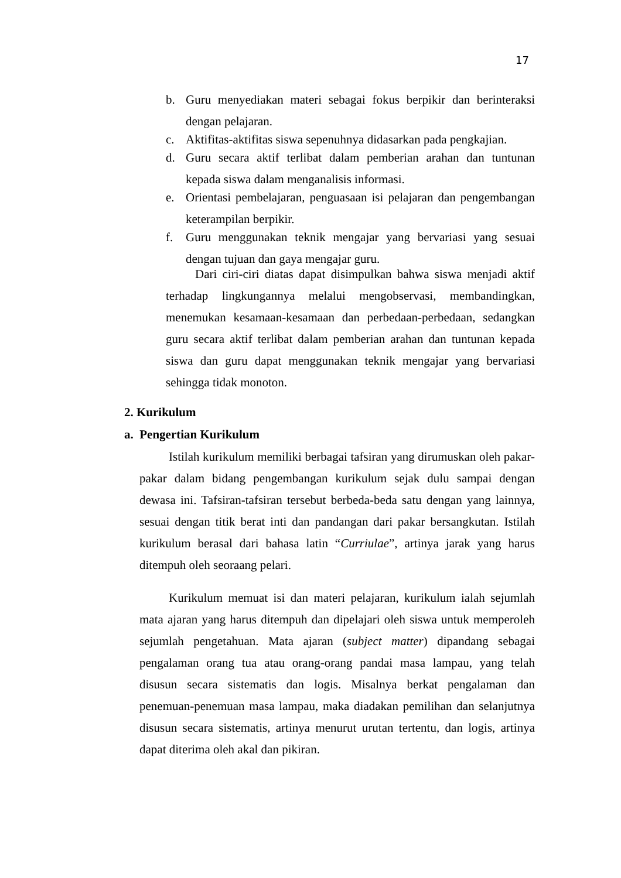17
b. Guru menyediakan materi sebagai fokus berpikir dan berinteraksi dengan pelajaran.
c. Aktifitas-aktifitas siswa sepenuhnya didasarkan pada pengkajian.
d. Guru secara aktif terlibat dalam pemberian arahan dan tuntunan kepada siswa dalam menganalisis informasi.
e. Orientasi pembelajaran, penguasaan isi pelajaran dan pengembangan keterampilan berpikir.
f. Guru menggunakan teknik mengajar yang bervariasi yang sesuai dengan tujuan dan gaya mengajar guru.
Dari ciri-ciri diatas dapat disimpulkan bahwa siswa menjadi aktif terhadap lingkungannya melalui mengobservasi, membandingkan, menemukan kesamaan-kesamaan dan perbedaan-perbedaan, sedangkan guru secara aktif terlibat dalam pemberian arahan dan tuntunan kepada siswa dan guru dapat menggunakan teknik mengajar yang bervariasi sehingga tidak monoton.
2. Kurikulum
a. Pengertian Kurikulum
Istilah kurikulum memiliki berbagai tafsiran yang dirumuskan oleh pakar-pakar dalam bidang pengembangan kurikulum sejak dulu sampai dengan dewasa ini. Tafsiran-tafsiran tersebut berbeda-beda satu dengan yang lainnya, sesuai dengan titik berat inti dan pandangan dari pakar bersangkutan. Istilah kurikulum berasal dari bahasa latin “Curriulae”, artinya jarak yang harus ditempuh oleh seoraang pelari.
Kurikulum memuat isi dan materi pelajaran, kurikulum ialah sejumlah mata ajaran yang harus ditempuh dan dipelajari oleh siswa untuk memperoleh sejumlah pengetahuan. Mata ajaran (subject matter) dipandang sebagai pengalaman orang tua atau orang-orang pandai masa lampau, yang telah disusun secara sistematis dan logis. Misalnya berkat pengalaman dan penemuan-penemuan masa lampau, maka diadakan pemilihan dan selanjutnya disusun secara sistematis, artinya menurut urutan tertentu, dan logis, artinya dapat diterima oleh akal dan pikiran.